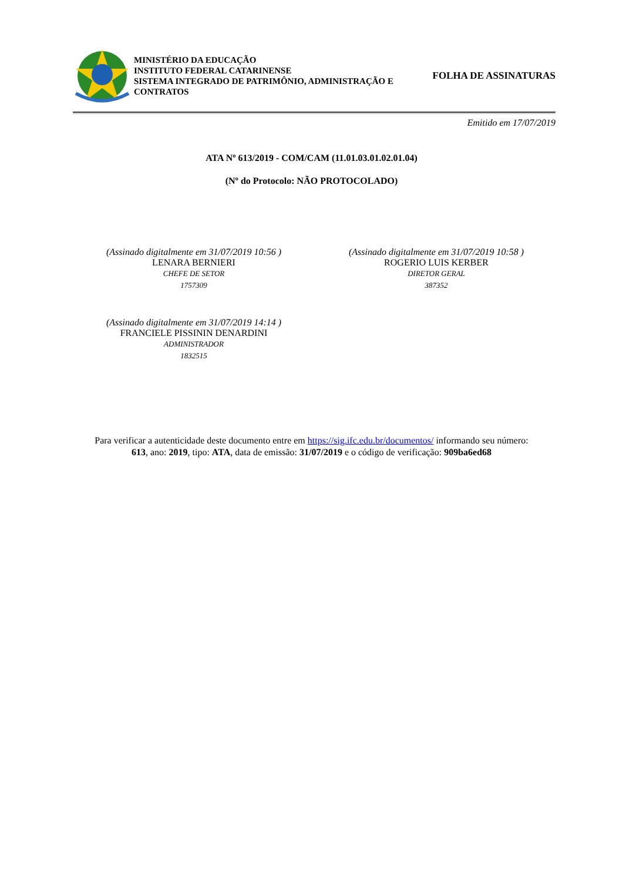MINISTÉRIO DA EDUCAÇÃO
INSTITUTO FEDERAL CATARINENSE
SISTEMA INTEGRADO DE PATRIMÔNIO, ADMINISTRAÇÃO E CONTRATOS
FOLHA DE ASSINATURAS
Emitido em 17/07/2019
ATA Nº 613/2019 - COM/CAM (11.01.03.01.02.01.04)
(Nº do Protocolo: NÃO PROTOCOLADO)
(Assinado digitalmente em 31/07/2019 10:56 )
LENARA BERNIERI
CHEFE DE SETOR
1757309
(Assinado digitalmente em 31/07/2019 10:58 )
ROGERIO LUIS KERBER
DIRETOR GERAL
387352
(Assinado digitalmente em 31/07/2019 14:14 )
FRANCIELE PISSININ DENARDINI
ADMINISTRADOR
1832515
Para verificar a autenticidade deste documento entre em https://sig.ifc.edu.br/documentos/ informando seu número:
613, ano: 2019, tipo: ATA, data de emissão: 31/07/2019 e o código de verificação: 909ba6ed68